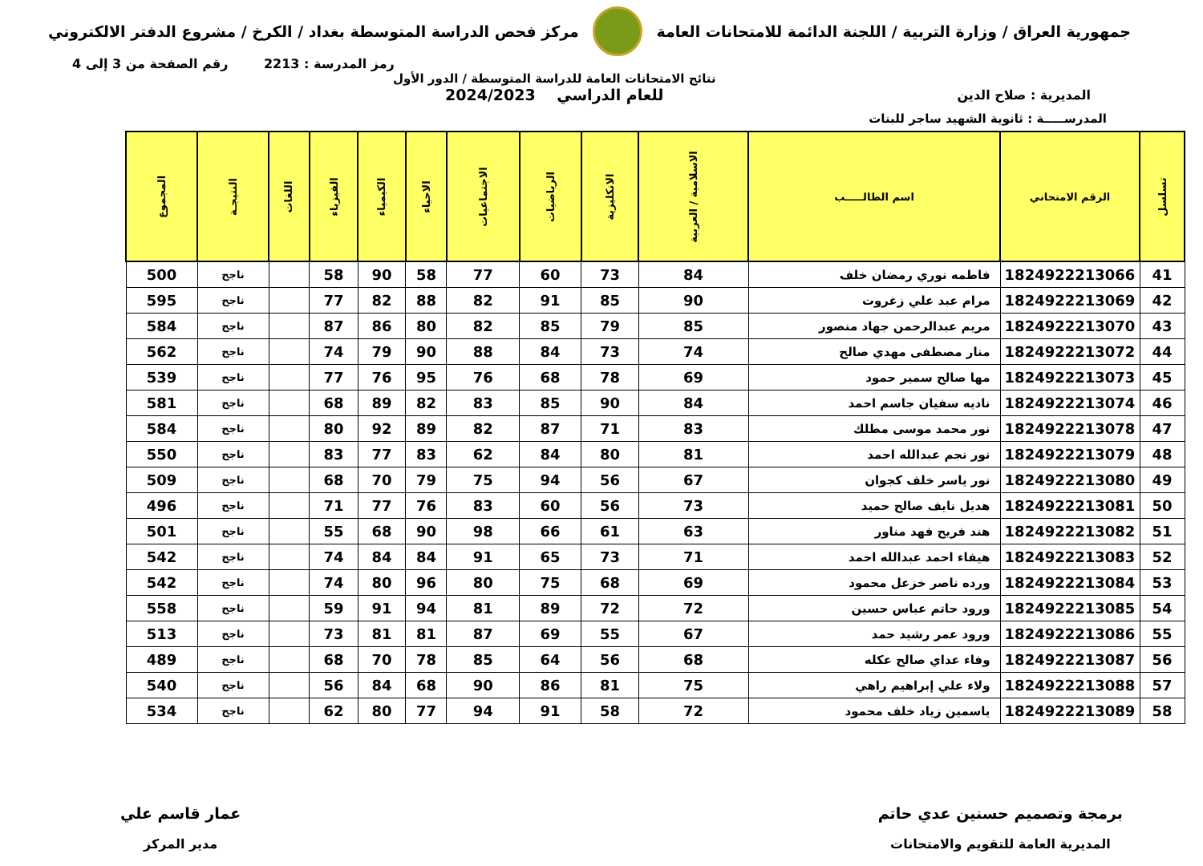جمهورية العراق / وزارة التربية / اللجنة الدائمة للامتحانات العامة
مركز فحص الدراسة المتوسطة بغداد / الكرخ / مشروع الدفتر الالكتروني
رمز المدرسة : 2213 رقم الصفحة من 3 إلى 4
المديرية : صلاح الدين
نتائج الامتحانات العامة للدراسة المتوسطة / الدور الأول
للعام الدراسي 2024/2023
المدرســـــة : ثانوية الشهيد ساجر للبنات
| تسلسل | الرقم الامتحاني | اسم الطالـــــب | الاسلامية / العربية | الانكليزية | الرياضيات | الاجتماعيات | الاحياء | الكيمياء | الفيزياء | اللغات | النتيجـة | المجموع |
| --- | --- | --- | --- | --- | --- | --- | --- | --- | --- | --- | --- | --- |
| 41 | 1824922213066 | فاطمه نوري رمضان خلف | 84 | 73 | 60 | 77 | 58 | 90 | 58 | | ناجح | 500 |
| 42 | 1824922213069 | مرام عبد علي زغروت | 90 | 85 | 91 | 82 | 88 | 82 | 77 | | ناجح | 595 |
| 43 | 1824922213070 | مريم عبدالرحمن جهاد منصور | 85 | 79 | 85 | 82 | 80 | 86 | 87 | | ناجح | 584 |
| 44 | 1824922213072 | منار مصطفى مهدي صالح | 74 | 73 | 84 | 88 | 90 | 79 | 74 | | ناجح | 562 |
| 45 | 1824922213073 | مها صالح سمير حمود | 69 | 78 | 68 | 76 | 95 | 76 | 77 | | ناجح | 539 |
| 46 | 1824922213074 | ناديه سفيان جاسم احمد | 84 | 90 | 85 | 83 | 82 | 89 | 68 | | ناجح | 581 |
| 47 | 1824922213078 | نور محمد موسى مطلك | 83 | 71 | 87 | 82 | 89 | 92 | 80 | | ناجح | 584 |
| 48 | 1824922213079 | نور نجم عبدالله احمد | 81 | 80 | 84 | 62 | 83 | 77 | 83 | | ناجح | 550 |
| 49 | 1824922213080 | نور ياسر خلف كجوان | 67 | 56 | 94 | 75 | 79 | 70 | 68 | | ناجح | 509 |
| 50 | 1824922213081 | هديل نايف صالح حميد | 73 | 56 | 60 | 83 | 76 | 77 | 71 | | ناجح | 496 |
| 51 | 1824922213082 | هند فريح فهد مناور | 63 | 61 | 66 | 98 | 90 | 68 | 55 | | ناجح | 501 |
| 52 | 1824922213083 | هيفاء احمد عبدالله احمد | 71 | 73 | 65 | 91 | 84 | 84 | 74 | | ناجح | 542 |
| 53 | 1824922213084 | ورده ناصر خزعل محمود | 69 | 68 | 75 | 80 | 96 | 80 | 74 | | ناجح | 542 |
| 54 | 1824922213085 | ورود حاتم عباس حسين | 72 | 72 | 89 | 81 | 94 | 91 | 59 | | ناجح | 558 |
| 55 | 1824922213086 | ورود عمر رشيد حمد | 67 | 55 | 69 | 87 | 81 | 81 | 73 | | ناجح | 513 |
| 56 | 1824922213087 | وفاء عداي صالح عكله | 68 | 56 | 64 | 85 | 78 | 70 | 68 | | ناجح | 489 |
| 57 | 1824922213088 | ولاء علي إبراهيم راهي | 75 | 81 | 86 | 90 | 68 | 84 | 56 | | ناجح | 540 |
| 58 | 1824922213089 | ياسمين زياد خلف محمود | 72 | 58 | 91 | 94 | 77 | 80 | 62 | | ناجح | 534 |
برمجة وتصميم حسنين عدي حاتم
المديرية العامة للتقويم والامتحانات
عمار قاسم علي
مدير المركز